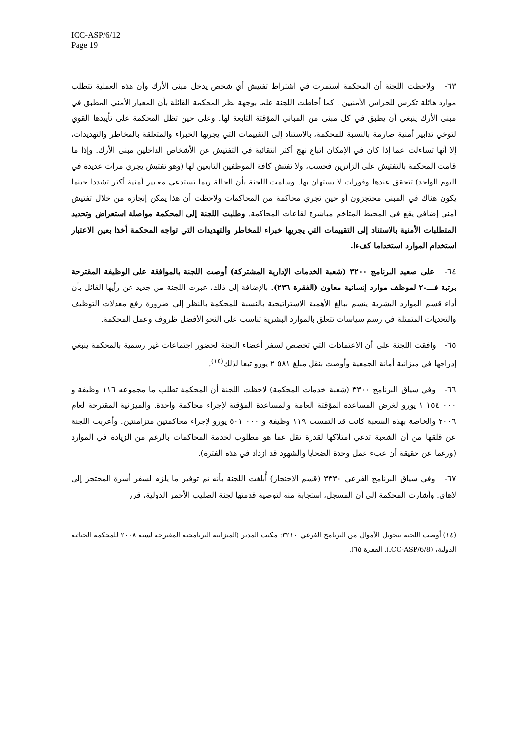ICC-ASP/6/12
Page 19
٦٣- ولاحظت اللجنة أن المحكمة استمرت في اشتراط تفتيش أي شخص يدخل مبنى الأرك وأن هذه العملية تتطلب موارد هائلة تكرس للحراس الأمنيين . كما أحاطت اللجنة علما بوجهة نظر المحكمة القائلة بأن المعيار الأمني المطبق في مبنى الأرك ينبغي أن يطبق في كل مبنى من المباني المؤقتة التابعة لها. وعلى حين تظل المحكمة على تأييدها القوي لتوخي تدابير أمنية صارمة بالنسبة للمحكمة، بالاستناد إلى التقييمات التي يجريها الخبراء والمتعلقة بالمخاطر والتهديدات، إلا أنها تساءلت عما إذا كان في الإمكان اتباع نهج أكثر انتقائية في التفتيش عن الأشخاص الداخلين مبنى الأرك. وإذا ما قامت المحكمة بالتفتيش على الزائرين فحسب، ولا تفتش كافة الموظفين التابعين لها (وهو تفتيش يجري مرات عديدة في اليوم الواحد) تتحقق عندها وفورات لا يستهان بها. وسلمت اللجنة بأن الحالة ربما تستدعي معايير أمنية أكثر تشددا حينما يكون هناك في المبنى محتجزون أو حين تجري محاكمة من المحاكمات ولاحظت أن هذا يمكن إنجازه من خلال تفتيش أمني إضافي يقع في المحيط المتاخم مباشرة لقاعات المحاكمة. وطلبت اللجنة إلى المحكمة مواصلة استعراض وتحديد المتطلبات الأمنية بالاستناد إلى التقييمات التي يجريها خبراء للمخاطر والتهديدات التي تواجه المحكمة أخذا بعين الاعتبار استخدام الموارد استخداما كفءا.
٦٤- على صعيد البرنامج ٣٢٠٠ (شعبة الخدمات الإدارية المشتركة) أوصت اللجنة بالموافقة على الوظيفة المقترحة برتبة فـــ-٢ لموظف موارد إنسانية معاون (الفقرة ٢٣٦). بالإضافة إلى ذلك، عبرت اللجنة من جديد عن رأيها القائل بأن أداء قسم الموارد البشرية يتسم ببالغ الأهمية الاستراتيجية بالنسبة للمحكمة بالنظر إلى ضرورة رفع معدلات التوظيف والتحديات المتمثلة في رسم سياسات تتعلق بالموارد البشرية تناسب على النحو الأفضل ظروف وعمل المحكمة.
٦٥- وافقت اللجنة على أن الاعتمادات التي تخصص لسفر أعضاء اللجنة لحضور اجتماعات غير رسمية بالمحكمة ينبغي إدراجها في ميزانية أمانة الجمعية وأوصت بنقل مبلغ ٥٨١ ٢ يورو تبعا لذلك<sup>(١٤)</sup>.
٦٦- وفي سياق البرنامج ٣٣٠٠ (شعبة خدمات المحكمة) لاحظت اللجنة أن المحكمة تطلب ما مجموعه ١١٦ وظيفة و ٠٠٠ ١٥٤ ١ يورو لغرض المساعدة المؤقتة العامة والمساعدة المؤقتة لإجراء محاكمة واحدة. والميزانية المقترحة لعام ٢٠٠٦ والخاصة بهذه الشعبة كانت قد التمست ١١٩ وظيفة و ٠٠٠ ٥٠١ يورو لإجراء محاكمتين متزامنتين. وأعربت اللجنة عن قلقها من أن الشعبة تدعي امتلاكها لقدرة تقل عما هو مطلوب لخدمة المحاكمات بالرغم من الزيادة في الموارد (ورغما عن حقيقة أن عبء عمل وحدة الضحايا والشهود قد ازداد في هذه الفترة).
٦٧- وفي سياق البرنامج الفرعي ٣٣٣٠ (قسم الاحتجاز) أُبلغت اللجنة بأنه تم توفير ما يلزم لسفر أسرة المحتجز إلى لاهاي. وأشارت المحكمة إلى أن المسجل، استجابة منه لتوصية قدمتها لجنة الصليب الأحمر الدولية، قرر
(١٤) أوصت اللجنة بتحويل الأموال من البرنامج الفرعي ٣٢١٠: مكتب المدير (الميزانية البرنامجية المقترحة لسنة ٢٠٠٨ للمحكمة الجنائية الدولية، (ICC-ASP/6/8). الفقرة ٦٥).